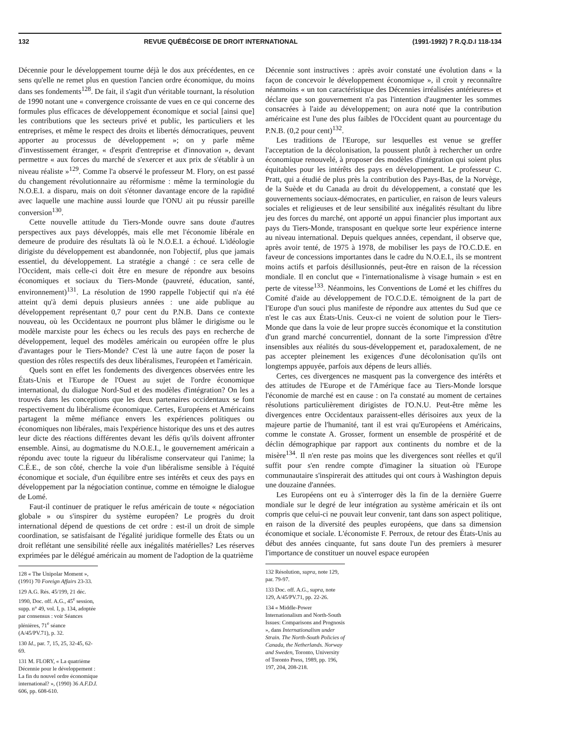132 REVUE QUÉBÉCOISE DE DROIT INTERNATIONAL (1991-1992) 7 R.Q.D.I 118-134
Décennie pour le développement tourne déjà le dos aux précédentes, en ce sens qu'elle ne remet plus en question l'ancien ordre économique, du moins dans ses fondements<sup>128</sup>. De fait, il s'agit d'un véritable tournant, la résolution de 1990 notant une « convergence croissante de vues en ce qui concerne des formules plus efficaces de développement économique et social [ainsi que] les contributions que les secteurs privé et public, les particuliers et les entreprises, et même le respect des droits et libertés démocratiques, peuvent apporter au processus de développement »; on y parle même d'investissement étranger, « d'esprit d'entreprise et d'innovation », devant permettre « aux forces du marché de s'exercer et aux prix de s'établir à un niveau réaliste »<sup>129</sup>. Comme l'a observé le professeur M. Flory, on est passé du changement révolutionnaire au réformisme : même la terminologie du N.O.E.I. a disparu, mais on doit s'étonner davantage encore de la rapidité avec laquelle une machine aussi lourde que l'ONU ait pu réussir pareille conversion<sup>130</sup>.
Cette nouvelle attitude du Tiers-Monde ouvre sans doute d'autres perspectives aux pays développés, mais elle met l'économie libérale en demeure de produire des résultats là où le N.O.E.I. a échoué. L'idéologie dirigiste du développement est abandonnée, non l'objectif, plus que jamais essentiel, du développement. La stratégie a changé : ce sera celle de l'Occident, mais celle-ci doit être en mesure de répondre aux besoins économiques et sociaux du Tiers-Monde (pauvreté, éducation, santé, environnement)<sup>131</sup>. La résolution de 1990 rappelle l'objectif qui n'a été atteint qu'à demi depuis plusieurs années : une aide publique au développement représentant 0,7 pour cent du P.N.B. Dans ce contexte nouveau, où les Occidentaux ne pourront plus blâmer le dirigisme ou le modèle marxiste pour les échecs ou les reculs des pays en recherche de développement, lequel des modèles américain ou européen offre le plus d'avantages pour le Tiers-Monde? C'est là une autre façon de poser la question des rôles respectifs des deux libéralismes, l'européen et l'américain.
Quels sont en effet les fondements des divergences observées entre les États-Unis et l'Europe de l'Ouest au sujet de l'ordre économique international, du dialogue Nord-Sud et des modèles d'intégration? On les a trouvés dans les conceptions que les deux partenaires occidentaux se font respectivement du libéralisme économique. Certes, Européens et Américains partagent la même méfiance envers les expériences politiques ou économiques non libérales, mais l'expérience historique des uns et des autres leur dicte des réactions différentes devant les défis qu'ils doivent affronter ensemble. Ainsi, au dogmatisme du N.O.E.I., le gouvernement américain a répondu avec toute la rigueur du libéralisme conservateur qui l'anime; la C.É.E., de son côté, cherche la voie d'un libéralisme sensible à l'équité économique et sociale, d'un équilibre entre ses intérêts et ceux des pays en développement par la négociation continue, comme en témoigne le dialogue de Lomé.
Faut-il continuer de pratiquer le refus américain de toute « négociation globale » ou s'inspirer du système européen? Le progrès du droit international dépend de questions de cet ordre : est-il un droit de simple coordination, se satisfaisant de l'égalité juridique formelle des États ou un droit reflétant une sensibilité réelle aux inégalités matérielles? Les réserves exprimées par le délégué américain au moment de l'adoption de la quatrième
128 « The Unipolar Moment », (1991) 70 Foreign Affairs 23-33.
129 A.G. Rés. 45/199, 21 déc. 1990, Doc. off. A.G., 45<sup>e</sup> session, supp. n° 49, vol. I, p. 134, adoptée par consensus : voir Séances plénières, 71<sup>e</sup> séance (A/45/PV.71), p. 32.
130 Id., par. 7, 15, 25, 32-45, 62-69.
131 M. FLORY, « La quatrième Décennie pour le développement : La fin du nouvel ordre économique international? », (1990) 36 A.F.D.I. 606, pp. 608-610.
Décennie sont instructives : après avoir constaté une évolution dans « la façon de concevoir le développement économique », il croit y reconnaître néanmoins « un ton caractéristique des Décennies irréalisées antérieures» et déclare que son gouvernement n'a pas l'intention d'augmenter les sommes consacrées à l'aide au développement; on aura noté que la contribution américaine est l'une des plus faibles de l'Occident quant au pourcentage du P.N.B. (0,2 pour cent)<sup>132</sup>.
Les traditions de l'Europe, sur lesquelles est venue se greffer l'acceptation de la décolonisation, la poussent plutôt à rechercher un ordre économique renouvelé, à proposer des modèles d'intégration qui soient plus équitables pour les intérêts des pays en développement. Le professeur C. Pratt, qui a étudié de plus près la contribution des Pays-Bas, de la Norvège, de la Suède et du Canada au droit du développement, a constaté que les gouvernements sociaux-démocrates, en particulier, en raison de leurs valeurs sociales et religieuses et de leur sensibilité aux inégalités résultant du libre jeu des forces du marché, ont apporté un appui financier plus important aux pays du Tiers-Monde, transposant en quelque sorte leur expérience interne au niveau international. Depuis quelques années, cependant, il observe que, après avoir tenté, de 1975 à 1978, de mobiliser les pays de l'O.C.D.E. en faveur de concessions importantes dans le cadre du N.O.E.I., ils se montrent moins actifs et parfois désillusionnés, peut-être en raison de la récession mondiale. Il en conclut que « l'internationalisme à visage humain » est en perte de vitesse<sup>133</sup>. Néanmoins, les Conventions de Lomé et les chiffres du Comité d'aide au développement de l'O.C.D.E. témoignent de la part de l'Europe d'un souci plus manifeste de répondre aux attentes du Sud que ce n'est le cas aux États-Unis. Ceux-ci ne voient de solution pour le Tiers-Monde que dans la voie de leur propre succès économique et la constitution d'un grand marché concurrentiel, donnant de la sorte l'impression d'être insensibles aux réalités du sous-développement et, paradoxalement, de ne pas accepter pleinement les exigences d'une décolonisation qu'ils ont longtemps appuyée, parfois aux dépens de leurs alliés.
Certes, ces divergences ne masquent pas la convergence des intérêts et des attitudes de l'Europe et de l'Amérique face au Tiers-Monde lorsque l'économie de marché est en cause : on l'a constaté au moment de certaines résolutions particulièrement dirigistes de l'O.N.U. Peut-être même les divergences entre Occidentaux paraissent-elles dérisoires aux yeux de la majeure partie de l'humanité, tant il est vrai qu'Européens et Américains, comme le constate A. Grosser, forment un ensemble de prospérité et de déclin démographique par rapport aux continents du nombre et de la misère<sup>134</sup>. Il n'en reste pas moins que les divergences sont réelles et qu'il suffit pour s'en rendre compte d'imaginer la situation où l'Europe communautaire s'inspirerait des attitudes qui ont cours à Washington depuis une douzaine d'années.
Les Européens ont eu à s'interroger dès la fin de la dernière Guerre mondiale sur le degré de leur intégration au système américain et ils ont compris que celui-ci ne pouvait leur convenir, tant dans son aspect politique, en raison de la diversité des peuples européens, que dans sa dimension économique et sociale. L'économiste F. Perroux, de retour des États-Unis au début des années cinquante, fut sans doute l'un des premiers à mesurer l'importance de constituer un nouvel espace européen
132 Résolution, supra, note 129, par. 79-97.
133 Doc. off. A.G., supra, note 129, A/45/PV.71, pp. 22-26.
134 « Middle-Power Internationalism and North-South Issues: Comparisons and Prognosis », dans Internationalism under Strain. The North-South Policies of Canada, the Netherlands. Norway and Sweden, Toronto, University of Toronto Press, 1989, pp. 196, 197, 204, 208-218.